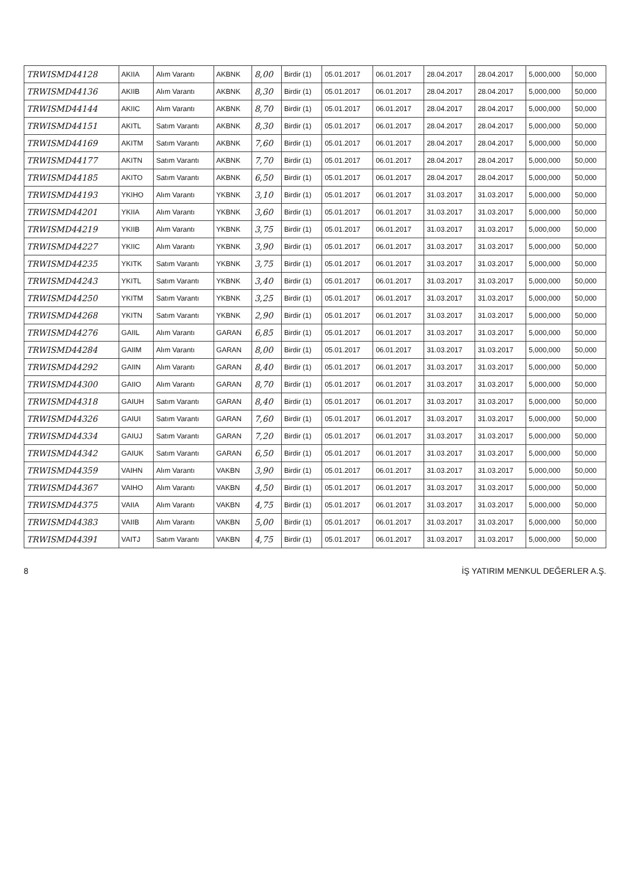| TRWISMD44128 | AKIIA | Alım Varantı | AKBNK | 8,00 | Birdir (1) | 05.01.2017 | 06.01.2017 | 28.04.2017 | 28.04.2017 | 5,000,000 | 50,000 |
| TRWISMD44136 | AKIIB | Alım Varantı | AKBNK | 8,30 | Birdir (1) | 05.01.2017 | 06.01.2017 | 28.04.2017 | 28.04.2017 | 5,000,000 | 50,000 |
| TRWISMD44144 | AKIIC | Alım Varantı | AKBNK | 8,70 | Birdir (1) | 05.01.2017 | 06.01.2017 | 28.04.2017 | 28.04.2017 | 5,000,000 | 50,000 |
| TRWISMD44151 | AKITL | Satım Varantı | AKBNK | 8,30 | Birdir (1) | 05.01.2017 | 06.01.2017 | 28.04.2017 | 28.04.2017 | 5,000,000 | 50,000 |
| TRWISMD44169 | AKITM | Satım Varantı | AKBNK | 7,60 | Birdir (1) | 05.01.2017 | 06.01.2017 | 28.04.2017 | 28.04.2017 | 5,000,000 | 50,000 |
| TRWISMD44177 | AKITN | Satım Varantı | AKBNK | 7,70 | Birdir (1) | 05.01.2017 | 06.01.2017 | 28.04.2017 | 28.04.2017 | 5,000,000 | 50,000 |
| TRWISMD44185 | AKITO | Satım Varantı | AKBNK | 6,50 | Birdir (1) | 05.01.2017 | 06.01.2017 | 28.04.2017 | 28.04.2017 | 5,000,000 | 50,000 |
| TRWISMD44193 | YKIHO | Alım Varantı | YKBNK | 3,10 | Birdir (1) | 05.01.2017 | 06.01.2017 | 31.03.2017 | 31.03.2017 | 5,000,000 | 50,000 |
| TRWISMD44201 | YKIIA | Alım Varantı | YKBNK | 3,60 | Birdir (1) | 05.01.2017 | 06.01.2017 | 31.03.2017 | 31.03.2017 | 5,000,000 | 50,000 |
| TRWISMD44219 | YKIIB | Alım Varantı | YKBNK | 3,75 | Birdir (1) | 05.01.2017 | 06.01.2017 | 31.03.2017 | 31.03.2017 | 5,000,000 | 50,000 |
| TRWISMD44227 | YKIIC | Alım Varantı | YKBNK | 3,90 | Birdir (1) | 05.01.2017 | 06.01.2017 | 31.03.2017 | 31.03.2017 | 5,000,000 | 50,000 |
| TRWISMD44235 | YKITK | Satım Varantı | YKBNK | 3,75 | Birdir (1) | 05.01.2017 | 06.01.2017 | 31.03.2017 | 31.03.2017 | 5,000,000 | 50,000 |
| TRWISMD44243 | YKITL | Satım Varantı | YKBNK | 3,40 | Birdir (1) | 05.01.2017 | 06.01.2017 | 31.03.2017 | 31.03.2017 | 5,000,000 | 50,000 |
| TRWISMD44250 | YKITM | Satım Varantı | YKBNK | 3,25 | Birdir (1) | 05.01.2017 | 06.01.2017 | 31.03.2017 | 31.03.2017 | 5,000,000 | 50,000 |
| TRWISMD44268 | YKITN | Satım Varantı | YKBNK | 2,90 | Birdir (1) | 05.01.2017 | 06.01.2017 | 31.03.2017 | 31.03.2017 | 5,000,000 | 50,000 |
| TRWISMD44276 | GAIIL | Alım Varantı | GARAN | 6,85 | Birdir (1) | 05.01.2017 | 06.01.2017 | 31.03.2017 | 31.03.2017 | 5,000,000 | 50,000 |
| TRWISMD44284 | GAIIM | Alım Varantı | GARAN | 8,00 | Birdir (1) | 05.01.2017 | 06.01.2017 | 31.03.2017 | 31.03.2017 | 5,000,000 | 50,000 |
| TRWISMD44292 | GAIIN | Alım Varantı | GARAN | 8,40 | Birdir (1) | 05.01.2017 | 06.01.2017 | 31.03.2017 | 31.03.2017 | 5,000,000 | 50,000 |
| TRWISMD44300 | GAIIO | Alım Varantı | GARAN | 8,70 | Birdir (1) | 05.01.2017 | 06.01.2017 | 31.03.2017 | 31.03.2017 | 5,000,000 | 50,000 |
| TRWISMD44318 | GAIUH | Satım Varantı | GARAN | 8,40 | Birdir (1) | 05.01.2017 | 06.01.2017 | 31.03.2017 | 31.03.2017 | 5,000,000 | 50,000 |
| TRWISMD44326 | GAIUI | Satım Varantı | GARAN | 7,60 | Birdir (1) | 05.01.2017 | 06.01.2017 | 31.03.2017 | 31.03.2017 | 5,000,000 | 50,000 |
| TRWISMD44334 | GAIUJ | Satım Varantı | GARAN | 7,20 | Birdir (1) | 05.01.2017 | 06.01.2017 | 31.03.2017 | 31.03.2017 | 5,000,000 | 50,000 |
| TRWISMD44342 | GAIUK | Satım Varantı | GARAN | 6,50 | Birdir (1) | 05.01.2017 | 06.01.2017 | 31.03.2017 | 31.03.2017 | 5,000,000 | 50,000 |
| TRWISMD44359 | VAIHN | Alım Varantı | VAKBN | 3,90 | Birdir (1) | 05.01.2017 | 06.01.2017 | 31.03.2017 | 31.03.2017 | 5,000,000 | 50,000 |
| TRWISMD44367 | VAIHO | Alım Varantı | VAKBN | 4,50 | Birdir (1) | 05.01.2017 | 06.01.2017 | 31.03.2017 | 31.03.2017 | 5,000,000 | 50,000 |
| TRWISMD44375 | VAIIA | Alım Varantı | VAKBN | 4,75 | Birdir (1) | 05.01.2017 | 06.01.2017 | 31.03.2017 | 31.03.2017 | 5,000,000 | 50,000 |
| TRWISMD44383 | VAIIB | Alım Varantı | VAKBN | 5,00 | Birdir (1) | 05.01.2017 | 06.01.2017 | 31.03.2017 | 31.03.2017 | 5,000,000 | 50,000 |
| TRWISMD44391 | VAITJ | Satım Varantı | VAKBN | 4,75 | Birdir (1) | 05.01.2017 | 06.01.2017 | 31.03.2017 | 31.03.2017 | 5,000,000 | 50,000 |
8 İŞ YATIRIM MENKUL DEĞERLER A.Ş.